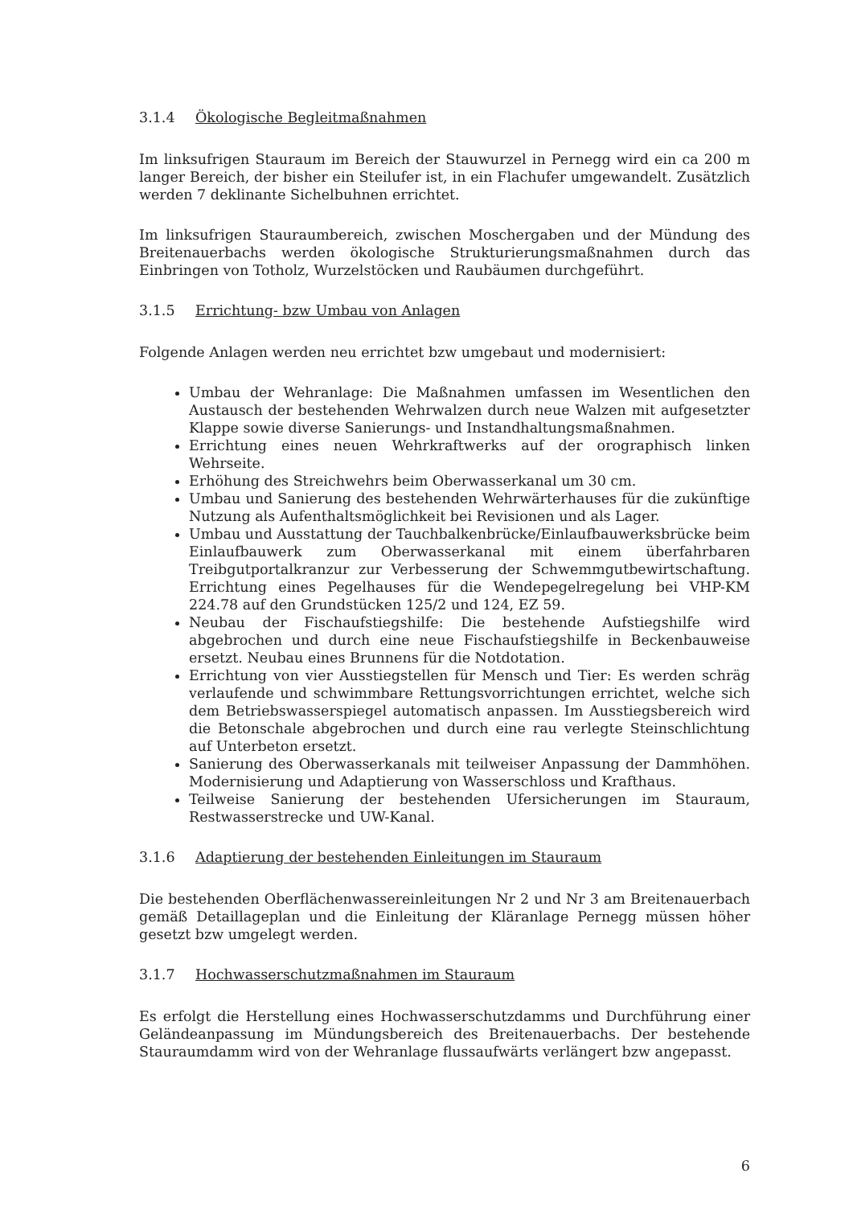3.1.4 Ökologische Begleitmaßnahmen
Im linksufrigen Stauraum im Bereich der Stauwurzel in Pernegg wird ein ca 200 m langer Bereich, der bisher ein Steilufer ist, in ein Flachufer umgewandelt. Zusätzlich werden 7 deklinante Sichelbuhnen errichtet.
Im linksufrigen Stauraumbereich, zwischen Moschergaben und der Mündung des Breitenauerbachs werden ökologische Strukturierungsmaßnahmen durch das Einbringen von Totholz, Wurzelstöcken und Raubäumen durchgeführt.
3.1.5 Errichtung- bzw Umbau von Anlagen
Folgende Anlagen werden neu errichtet bzw umgebaut und modernisiert:
Umbau der Wehranlage: Die Maßnahmen umfassen im Wesentlichen den Austausch der bestehenden Wehrwalzen durch neue Walzen mit aufgesetzter Klappe sowie diverse Sanierungs- und Instandhaltungsmaßnahmen.
Errichtung eines neuen Wehrkraftwerks auf der orographisch linken Wehrseite.
Erhöhung des Streichwehrs beim Oberwasserkanal um 30 cm.
Umbau und Sanierung des bestehenden Wehrwärterhauses für die zukünftige Nutzung als Aufenthaltsmöglichkeit bei Revisionen und als Lager.
Umbau und Ausstattung der Tauchbalkenbrücke/Einlaufbauwerksbrücke beim Einlaufbauwerk zum Oberwasserkanal mit einem überfahrbaren Treibgutportalkranzur zur Verbesserung der Schwemmgutbewirtschaftung. Errichtung eines Pegelhauses für die Wendepegelregelung bei VHP-KM 224.78 auf den Grundstücken 125/2 und 124, EZ 59.
Neubau der Fischaufstiegshilfe: Die bestehende Aufstiegshilfe wird abgebrochen und durch eine neue Fischaufstiegshilfe in Beckenbauweise ersetzt. Neubau eines Brunnens für die Notdotation.
Errichtung von vier Ausstiegstellen für Mensch und Tier: Es werden schräg verlaufende und schwimmbare Rettungsvorrichtungen errichtet, welche sich dem Betriebswasserspiegel automatisch anpassen. Im Ausstiegsbereich wird die Betonschale abgebrochen und durch eine rau verlegte Steinschlichtung auf Unterbeton ersetzt.
Sanierung des Oberwasserkanals mit teilweiser Anpassung der Dammhöhen. Modernisierung und Adaptierung von Wasserschloss und Krafthaus.
Teilweise Sanierung der bestehenden Ufersicherungen im Stauraum, Restwasserstrecke und UW-Kanal.
3.1.6 Adaptierung der bestehenden Einleitungen im Stauraum
Die bestehenden Oberflächenwassereinleitungen Nr 2 und Nr 3 am Breitenauerbach gemäß Detaillageplan und die Einleitung der Kläranlage Pernegg müssen höher gesetzt bzw umgelegt werden.
3.1.7 Hochwasserschutzmaßnahmen im Stauraum
Es erfolgt die Herstellung eines Hochwasserschutzdamms und Durchführung einer Geländeanpassung im Mündungsbereich des Breitenauerbachs. Der bestehende Stauraumdamm wird von der Wehranlage flussaufwärts verlängert bzw angepasst.
6